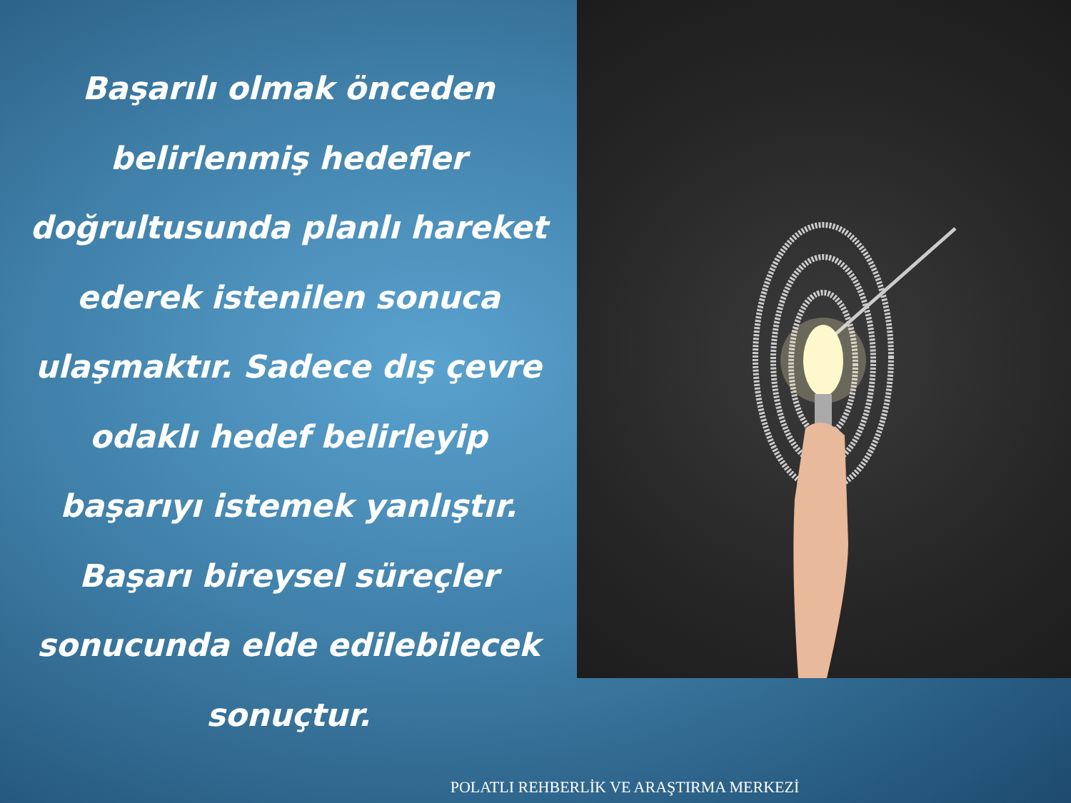Başarılı olmak önceden belirlenmiş hedefler doğrultusunda planlı hareket ederek istenilen sonuca ulaşmaktır. Sadece dış çevre odaklı hedef belirleyip başarıyı istemek yanlıştır. Başarı bireysel süreçler sonucunda elde edilebilecek sonuçtur.
POLATLI REHBERLİK VE ARAŞTIRMA MERKEZİ